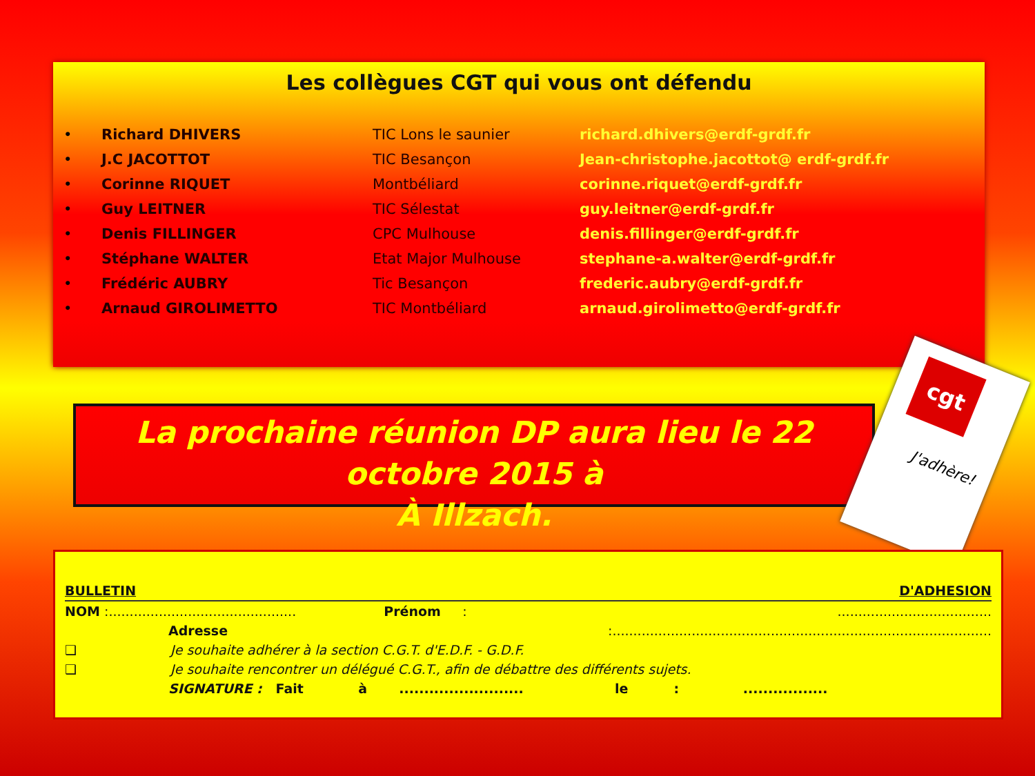Les collègues CGT qui vous ont défendu
| • | Richard DHIVERS | TIC Lons le saunier | richard.dhivers@erdf-grdf.fr |
| • | J.C JACOTTOT | TIC Besançon | Jean-christophe.jacottot@ erdf-grdf.fr |
| • | Corinne RIQUET | Montbéliard | corinne.riquet@erdf-grdf.fr |
| • | Guy LEITNER | TIC Sélestat | guy.leitner@erdf-grdf.fr |
| • | Denis FILLINGER | CPC Mulhouse | denis.fillinger@erdf-grdf.fr |
| • | Stéphane WALTER | Etat Major Mulhouse | stephane-a.walter@erdf-grdf.fr |
| • | Frédéric AUBRY | Tic Besançon | frederic.aubry@erdf-grdf.fr |
| • | Arnaud GIROLIMETTO | TIC Montbéliard | arnaud.girolimetto@erdf-grdf.fr |
La prochaine réunion DP aura lieu le 22 octobre 2015 à
À Illzach.
cgt
J'adhère!
| BULLETIN | D'ADHESION |
| NOM :............................................. | Prénom | : | ..................................... |
| Adresse | | :........................................................................................... | |
| ❑ Je souhaite adhérer à la section C.G.T. d'E.D.F. - G.D.F. | | | |
| ❑ Je souhaite rencontrer un délégué C.G.T., afin de débattre des différents sujets. | | | |
| SIGNATURE : Fait à ......................... le : ................. | | | |